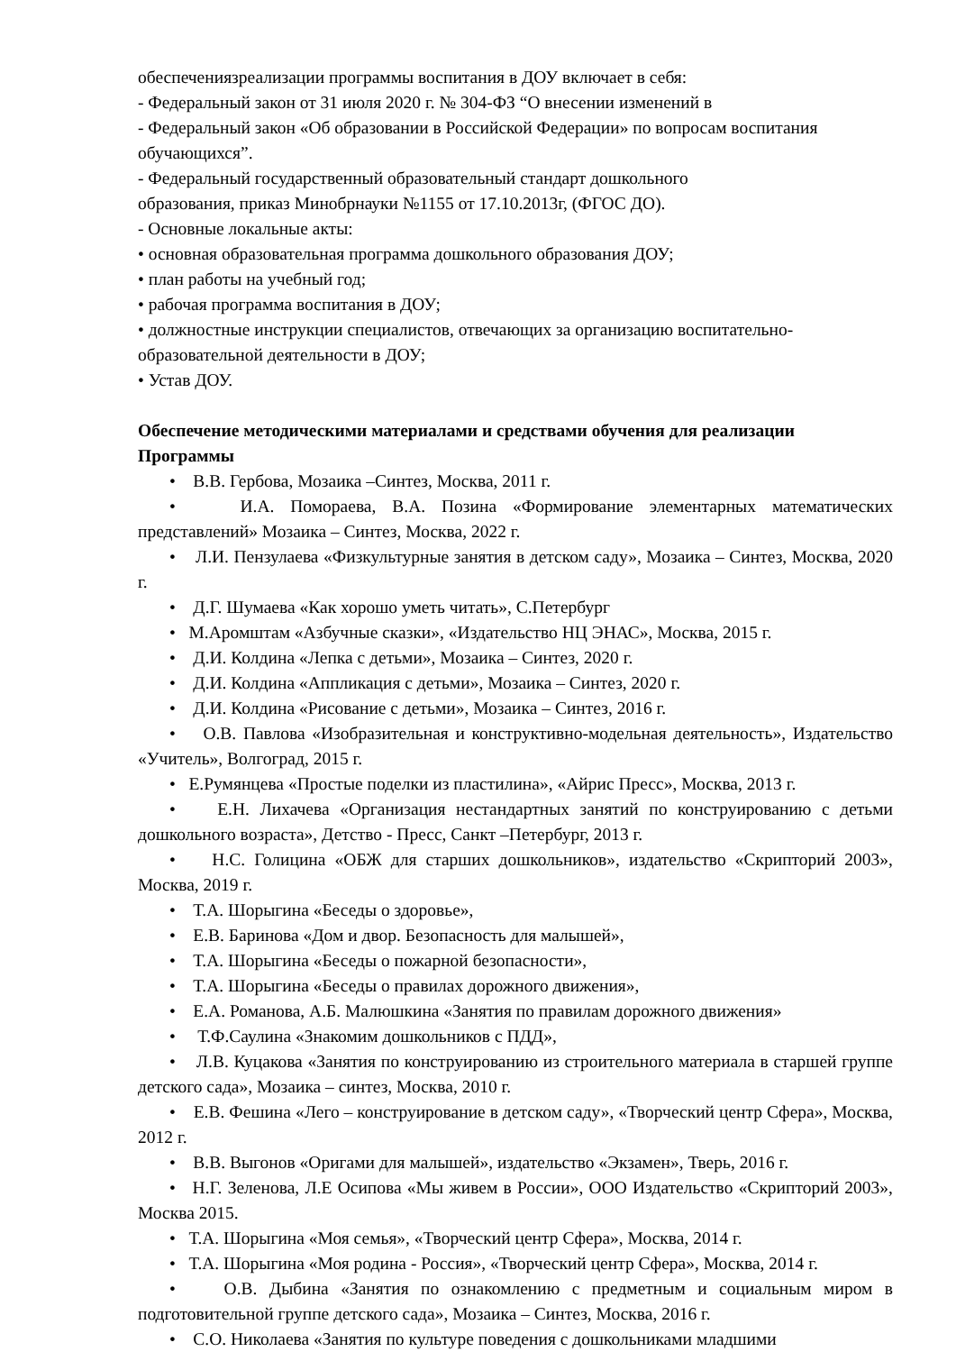обеспечениязреализации программы воспитания в ДОУ включает в себя:
- Федеральный закон от 31 июля 2020 г. № 304-ФЗ “О внесении изменений в
- Федеральный закон «Об образовании в Российской Федерации» по вопросам воспитания обучающихся”.
- Федеральный государственный образовательный стандарт дошкольного
образования, приказ Минобрнауки №1155 от 17.10.2013г, (ФГОС ДО).
- Основные локальные акты:
• основная образовательная программа дошкольного образования ДОУ;
• план работы на учебный год;
• рабочая программа воспитания в ДОУ;
• должностные инструкции специалистов, отвечающих за организацию воспитательно-образовательной деятельности в ДОУ;
• Устав ДОУ.
Обеспечение методическими материалами и средствами обучения для реализации Программы
• В.В. Гербова, Мозаика –Синтез, Москва, 2011 г.
• И.А. Помораева, В.А. Позина «Формирование элементарных математических представлений» Мозаика – Синтез, Москва, 2022 г.
• Л.И. Пензулаева «Физкультурные занятия в детском саду», Мозаика – Синтез, Москва, 2020 г.
• Д.Г. Шумаева «Как хорошо уметь читать», С.Петербург
• М.Аромштам «Азбучные сказки», «Издательство НЦ ЭНАС», Москва, 2015 г.
• Д.И. Колдина «Лепка с детьми», Мозаика – Синтез, 2020 г.
• Д.И. Колдина «Аппликация с детьми», Мозаика – Синтез, 2020 г.
• Д.И. Колдина «Рисование с детьми», Мозаика – Синтез, 2016 г.
• О.В. Павлова «Изобразительная и конструктивно-модельная деятельность», Издательство «Учитель», Волгоград, 2015 г.
• Е.Румянцева «Простые поделки из пластилина», «Айрис Пресс», Москва, 2013 г.
• Е.Н. Лихачева «Организация нестандартных занятий по конструированию с детьми дошкольного возраста», Детство - Пресс, Санкт –Петербург, 2013 г.
• Н.С. Голицина «ОБЖ для старших дошкольников», издательство «Скрипторий 2003», Москва, 2019 г.
• Т.А. Шорыгина «Беседы о здоровье»,
• Е.В. Баринова «Дом и двор. Безопасность для малышей»,
• Т.А. Шорыгина «Беседы о пожарной безопасности»,
• Т.А. Шорыгина «Беседы о правилах дорожного движения»,
• Е.А. Романова, А.Б. Малюшкина «Занятия по правилам дорожного движения»
• Т.Ф.Саулина «Знакомим дошкольников с ПДД»,
• Л.В. Куцакова «Занятия по конструированию из строительного материала в старшей группе детского сада», Мозаика – синтез, Москва, 2010 г.
• Е.В. Фешина «Лего – конструирование в детском саду», «Творческий центр Сфера», Москва, 2012 г.
• В.В. Выгонов «Оригами для малышей», издательство «Экзамен», Тверь, 2016 г.
• Н.Г. Зеленова, Л.Е Осипова «Мы живем в России», ООО Издательство «Скрипторий 2003», Москва 2015.
• Т.А. Шорыгина «Моя семья», «Творческий центр Сфера», Москва, 2014 г.
• Т.А. Шорыгина «Моя родина - Россия», «Творческий центр Сфера», Москва, 2014 г.
• О.В. Дыбина «Занятия по ознакомлению с предметным и социальным миром в подготовительной группе детского сада», Мозаика – Синтез, Москва, 2016 г.
• С.О. Николаева «Занятия по культуре поведения с дошкольниками младшими